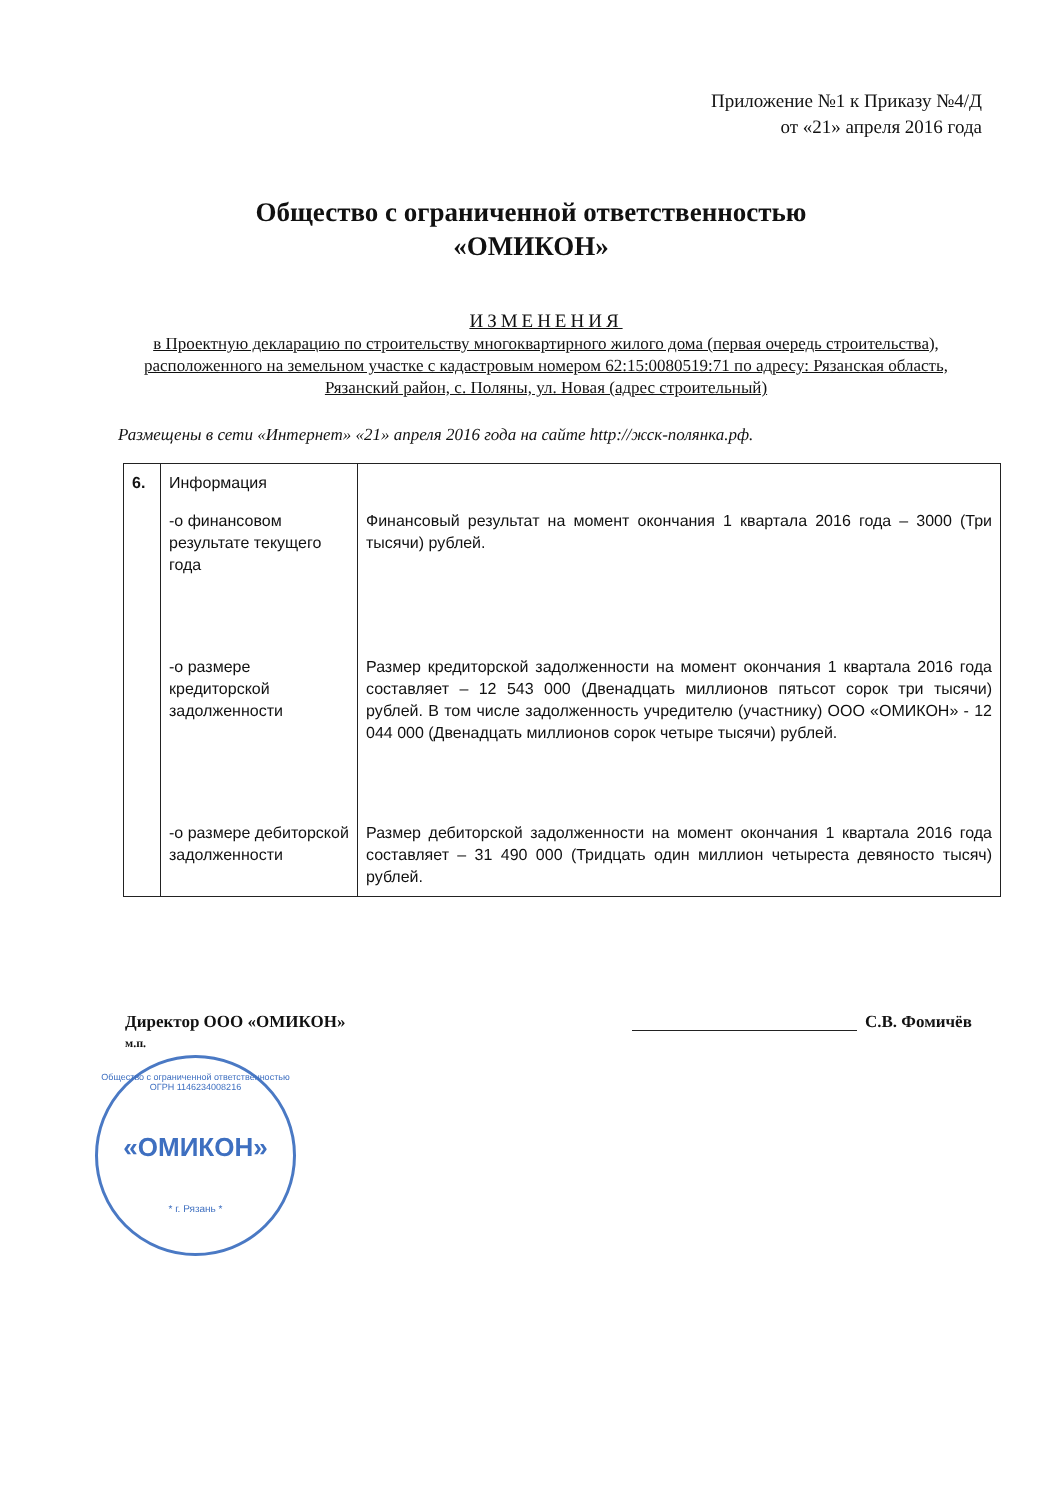Приложение №1 к Приказу №4/Д
от «21» апреля 2016 года
Общество с ограниченной ответственностью
«ОМИКОН»
ИЗМЕНЕНИЯ
в Проектную декларацию по строительству многоквартирного жилого дома (первая очередь строительства), расположенного на земельном участке с кадастровым номером 62:15:0080519:71 по адресу: Рязанская область, Рязанский район, с. Поляны, ул. Новая (адрес строительный)
Размещены в сети «Интернет» «21» апреля 2016 года на сайте http://жск-полянка.рф.
| 6. | Информация | |
| | -о финансовом результате текущего года | Финансовый результат на момент окончания 1 квартала 2016 года – 3000 (Три тысячи) рублей. |
| | -о размере кредиторской задолженности | Размер кредиторской задолженности на момент окончания 1 квартала 2016 года составляет – 12 543 000 (Двенадцать миллионов пятьсот сорок три тысячи) рублей. В том числе задолженность учредителю (участнику) ООО «ОМИКОН» - 12 044 000 (Двенадцать миллионов сорок четыре тысячи) рублей. |
| | -о размере дебиторской задолженности | Размер дебиторской задолженности на момент окончания 1 квартала 2016 года составляет – 31 490 000 (Тридцать один миллион четыреста девяносто тысяч) рублей. |
Директор ООО «ОМИКОН»
м.п.
С.В. Фомичёв
Общество с ограниченной ответственностью ОГРН 1146234008216
«ОМИКОН»
* г. Рязань *